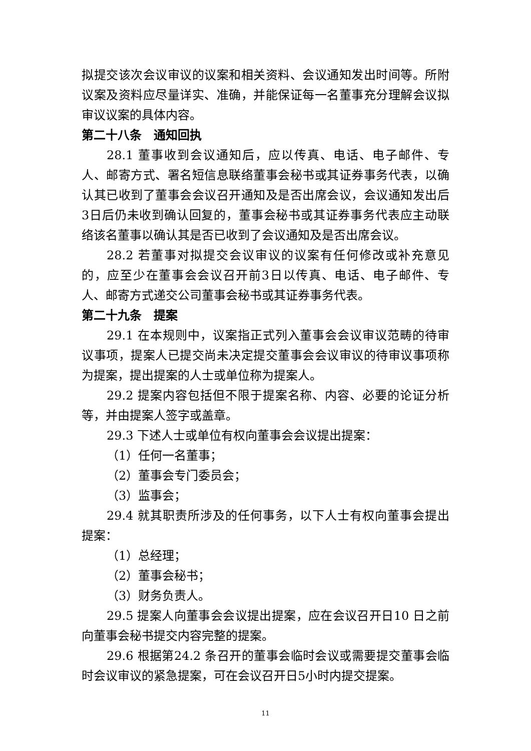拟提交该次会议审议的议案和相关资料、会议通知发出时间等。所附议案及资料应尽量详实、准确，并能保证每一名董事充分理解会议拟审议议案的具体内容。
第二十八条　通知回执
28.1 董事收到会议通知后，应以传真、电话、电子邮件、专人、邮寄方式、署名短信息联络董事会秘书或其证券事务代表，以确认其已收到了董事会会议召开通知及是否出席会议，会议通知发出后3日后仍未收到确认回复的，董事会秘书或其证券事务代表应主动联络该名董事以确认其是否已收到了会议通知及是否出席会议。
28.2 若董事对拟提交会议审议的议案有任何修改或补充意见的，应至少在董事会会议召开前3日以传真、电话、电子邮件、专人、邮寄方式递交公司董事会秘书或其证券事务代表。
第二十九条　提案
29.1 在本规则中，议案指正式列入董事会会议审议范畴的待审议事项，提案人已提交尚未决定提交董事会会议审议的待审议事项称为提案，提出提案的人士或单位称为提案人。
29.2 提案内容包括但不限于提案名称、内容、必要的论证分析等，并由提案人签字或盖章。
29.3 下述人士或单位有权向董事会会议提出提案：
（1）任何一名董事；
（2）董事会专门委员会；
（3）监事会；
29.4 就其职责所涉及的任何事务，以下人士有权向董事会提出提案：
（1）总经理；
（2）董事会秘书；
（3）财务负责人。
29.5 提案人向董事会会议提出提案，应在会议召开日10 日之前向董事会秘书提交内容完整的提案。
29.6 根据第24.2 条召开的董事会临时会议或需要提交董事会临时会议审议的紧急提案，可在会议召开日5小时内提交提案。
11